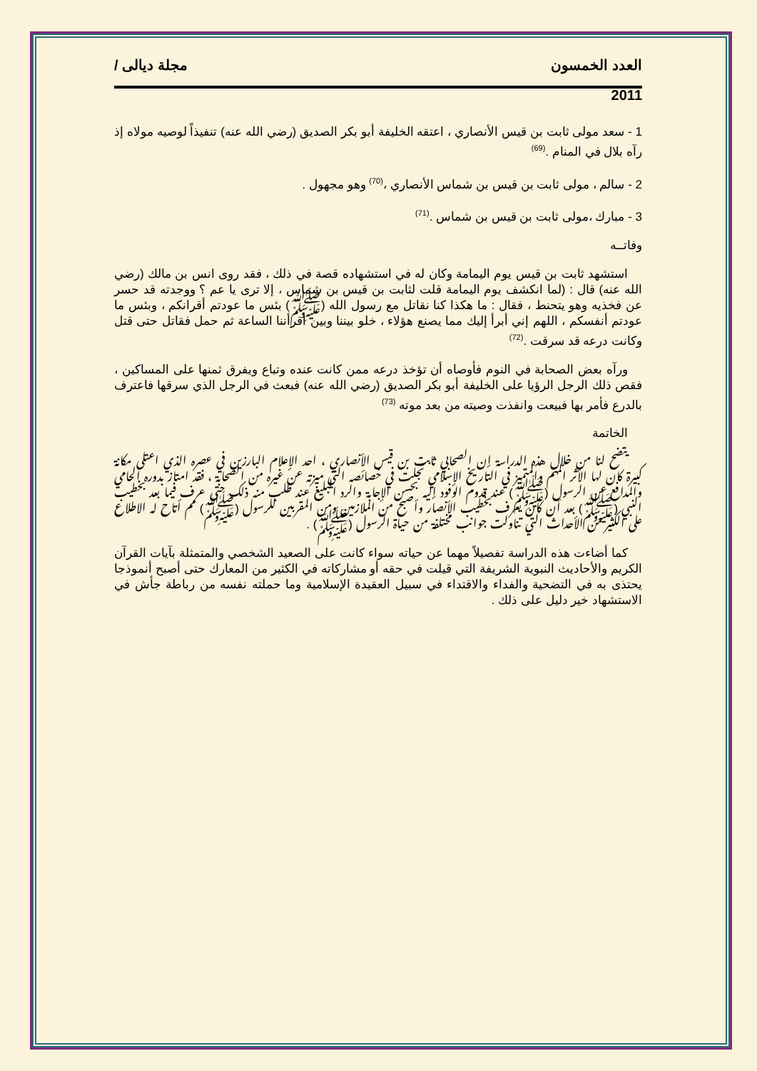العدد الخمسون مجلة ديالى /
2011
1 - سعد مولى ثابت بن قيس الأنصاري ، اعتقه الخليفة أبو بكر الصديق (رضي الله عنه) تنفيذاً لوصيه مولاه إذ رآه بلال في المنام .<sup>(69)</sup>
2 - سالم ، مولى ثابت بن قيس بن شماس الأنصاري ،<sup>(70)</sup> وهو مجهول .
3 - مبارك ،مولى ثابت بن قيس بن شماس .<sup>(71)</sup>
وفاتــه
استشهد ثابت بن قيس يوم اليمامة وكان له في استشهاده قصة في ذلك ، فقد روى انس بن مالك (رضي الله عنه) قال : (لما انكشف يوم اليمامة قلت لثابت بن قيس بن شماس ، إلا ترى يا عم ؟ ووجدته قد حسر عن فخذيه وهو يتحنط ، فقال : ما هكذا كنا نقاتل مع رسول الله (ﷺ) بئس ما عودتم أقرانكم ، وبئس ما عودتم أنفسكم ، اللهم إني أبرأ إليك مما يصنع هؤلاء ، خلو بيننا وبين اقرأننا الساعة ثم حمل فقاتل حتى قتل وكانت درعه قد سرقت .<sup>(72)</sup>
ورآه بعض الصحابة في النوم فأوصاه أن تؤخذ درعه ممن كانت عنده وتباع ويفرق ثمنها على المساكين ، فقص ذلك الرجل الرؤيا على الخليفة أبو بكر الصديق (رضي الله عنه) فبعث في الرجل الذي سرقها فاعترف بالدرع فأمر بها فبيعت وانفذت وصيته من بعد موته <sup>(73)</sup>
الخاتمة
يتضح لنا من خلال هذه الدراسة إن الصحابي ثابت بن قيس الأنصاري ، احد الإعلام البارزين في عصره الذي اعتلى مكانة كبيرة كان لها الأثر المهم والمتميز في التاريخ الإسلامي تجلت في خصائصه التي ميزته عن غيره من الصحابة ، فقد امتاز بدوره الحامي والمدافع عن الرسول (ﷺ) عند قدوم الوفود إليه بحسن الإجابة والرد البليغ عند طلب منه ذلك حتى عرف فيما بعد بخطيب النبي (ﷺ) بعد أن كان يعرف بخطيب الأنصار وأصبح من الملازمين ومن المقربين للرسول (ﷺ) مم أتاح له الاطلاع على الكثير من الأحداث التي تناولت جوانب مختلفة من حياة الرسول (ﷺ) .
كما أضاءت هذه الدراسة تفصيلاً مهما عن حياته سواء كانت على الصعيد الشخصي والمتمثلة بآيات القرآن الكريم والأحاديث النبوية الشريفة التي قيلت في حقه أو مشاركاته في الكثير من المعارك حتى أصبح أنموذجا يحتذى به في التضحية والفداء والاقتداء في سبيل العقيدة الإسلامية وما حملته نفسه من رباطة جأش في الاستشهاد خير دليل على ذلك .